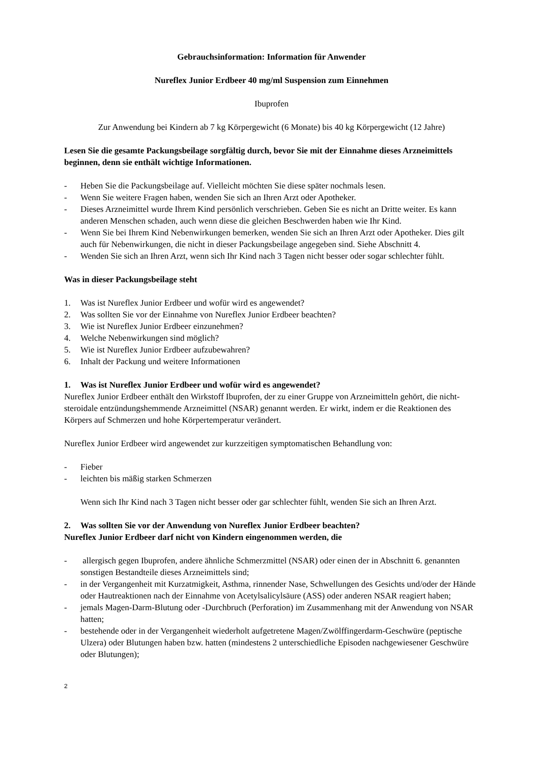Gebrauchsinformation: Information für Anwender
Nureflex Junior Erdbeer 40 mg/ml Suspension zum Einnehmen
Ibuprofen
Zur Anwendung bei Kindern ab 7 kg Körpergewicht (6 Monate) bis 40 kg Körpergewicht (12 Jahre)
Lesen Sie die gesamte Packungsbeilage sorgfältig durch, bevor Sie mit der Einnahme dieses Arzneimittels beginnen, denn sie enthält wichtige Informationen.
- Heben Sie die Packungsbeilage auf. Vielleicht möchten Sie diese später nochmals lesen.
- Wenn Sie weitere Fragen haben, wenden Sie sich an Ihren Arzt oder Apotheker.
- Dieses Arzneimittel wurde Ihrem Kind persönlich verschrieben. Geben Sie es nicht an Dritte weiter. Es kann anderen Menschen schaden, auch wenn diese die gleichen Beschwerden haben wie Ihr Kind.
- Wenn Sie bei Ihrem Kind Nebenwirkungen bemerken, wenden Sie sich an Ihren Arzt oder Apotheker. Dies gilt auch für Nebenwirkungen, die nicht in dieser Packungsbeilage angegeben sind. Siehe Abschnitt 4.
- Wenden Sie sich an Ihren Arzt, wenn sich Ihr Kind nach 3 Tagen nicht besser oder sogar schlechter fühlt.
Was in dieser Packungsbeilage steht
1. Was ist Nureflex Junior Erdbeer und wofür wird es angewendet?
2. Was sollten Sie vor der Einnahme von Nureflex Junior Erdbeer beachten?
3. Wie ist Nureflex Junior Erdbeer einzunehmen?
4. Welche Nebenwirkungen sind möglich?
5. Wie ist Nureflex Junior Erdbeer aufzubewahren?
6. Inhalt der Packung und weitere Informationen
1. Was ist Nureflex Junior Erdbeer und wofür wird es angewendet?
Nureflex Junior Erdbeer enthält den Wirkstoff Ibuprofen, der zu einer Gruppe von Arzneimitteln gehört, die nicht-steroidale entzündungshemmende Arzneimittel (NSAR) genannt werden. Er wirkt, indem er die Reaktionen des Körpers auf Schmerzen und hohe Körpertemperatur verändert.
Nureflex Junior Erdbeer wird angewendet zur kurzzeitigen symptomatischen Behandlung von:
- Fieber
- leichten bis mäßig starken Schmerzen
Wenn sich Ihr Kind nach 3 Tagen nicht besser oder gar schlechter fühlt, wenden Sie sich an Ihren Arzt.
2. Was sollten Sie vor der Anwendung von Nureflex Junior Erdbeer beachten?
Nureflex Junior Erdbeer darf nicht von Kindern eingenommen werden, die
- allergisch gegen Ibuprofen, andere ähnliche Schmerzmittel (NSAR) oder einen der in Abschnitt 6. genannten sonstigen Bestandteile dieses Arzneimittels sind;
- in der Vergangenheit mit Kurzatmigkeit, Asthma, rinnender Nase, Schwellungen des Gesichts und/oder der Hände oder Hautreaktionen nach der Einnahme von Acetylsalicylsäure (ASS) oder anderen NSAR reagiert haben;
- jemals Magen-Darm-Blutung oder -Durchbruch (Perforation) im Zusammenhang mit der Anwendung von NSAR hatten;
- bestehende oder in der Vergangenheit wiederholt aufgetretene Magen/Zwölffingerdarm-Geschwüre (peptische Ulzera) oder Blutungen haben bzw. hatten (mindestens 2 unterschiedliche Episoden nachgewiesener Geschwüre oder Blutungen);
2